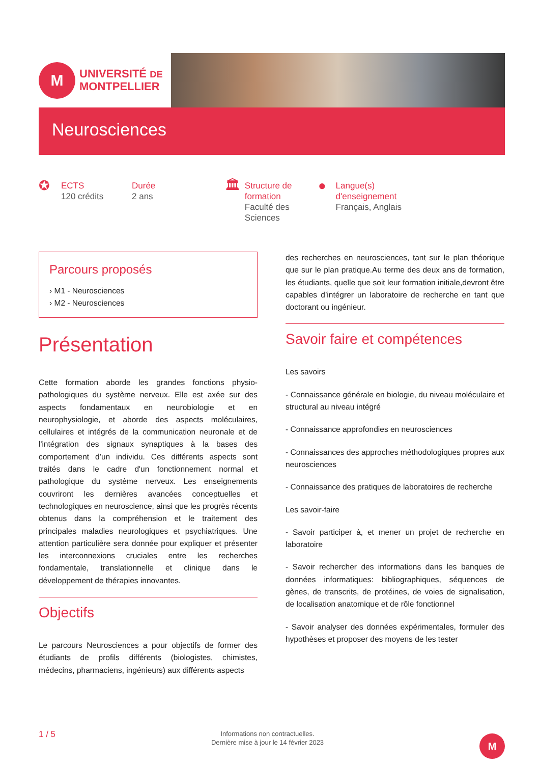M
UNIVERSITÉ DE
MONTPELLIER
Neurosciences
✪
ECTS
120 crédits
Durée
2 ans
🏛
Structure de formation
Faculté des Sciences
●
Langue(s) d'enseignement
Français, Anglais
Parcours proposés
› M1 - Neurosciences
› M2 - Neurosciences
Présentation
Cette formation aborde les grandes fonctions physio-pathologiques du système nerveux. Elle est axée sur des aspects fondamentaux en neurobiologie et en neurophysiologie, et aborde des aspects moléculaires, cellulaires et intégrés de la communication neuronale et de l'intégration des signaux synaptiques à la bases des comportement d’un individu. Ces différents aspects sont traités dans le cadre d'un fonctionnement normal et pathologique du système nerveux. Les enseignements couvriront les dernières avancées conceptuelles et technologiques en neuroscience, ainsi que les progrès récents obtenus dans la compréhension et le traitement des principales maladies neurologiques et psychiatriques. Une attention particulière sera donnée pour expliquer et présenter les interconnexions cruciales entre les recherches fondamentale, translationnelle et clinique dans le développement de thérapies innovantes.
Objectifs
Le parcours Neurosciences a pour objectifs de former des étudiants de profils différents (biologistes, chimistes, médecins, pharmaciens, ingénieurs) aux différents aspects
des recherches en neurosciences, tant sur le plan théorique que sur le plan pratique.Au terme des deux ans de formation, les étudiants, quelle que soit leur formation initiale,devront être capables d’intégrer un laboratoire de recherche en tant que doctorant ou ingénieur.
Savoir faire et compétences
Les savoirs
- Connaissance générale en biologie, du niveau moléculaire et structural au niveau intégré
- Connaissance approfondies en neurosciences
- Connaissances des approches méthodologiques propres aux neurosciences
- Connaissance des pratiques de laboratoires de recherche
Les savoir-faire
- Savoir participer à, et mener un projet de recherche en laboratoire
- Savoir rechercher des informations dans les banques de données informatiques: bibliographiques, séquences de gènes, de transcrits, de protéines, de voies de signalisation, de localisation anatomique et de rôle fonctionnel
- Savoir analyser des données expérimentales, formuler des hypothèses et proposer des moyens de les tester
1 / 5
Informations non contractuelles.
Dernière mise à jour le 14 février 2023
M